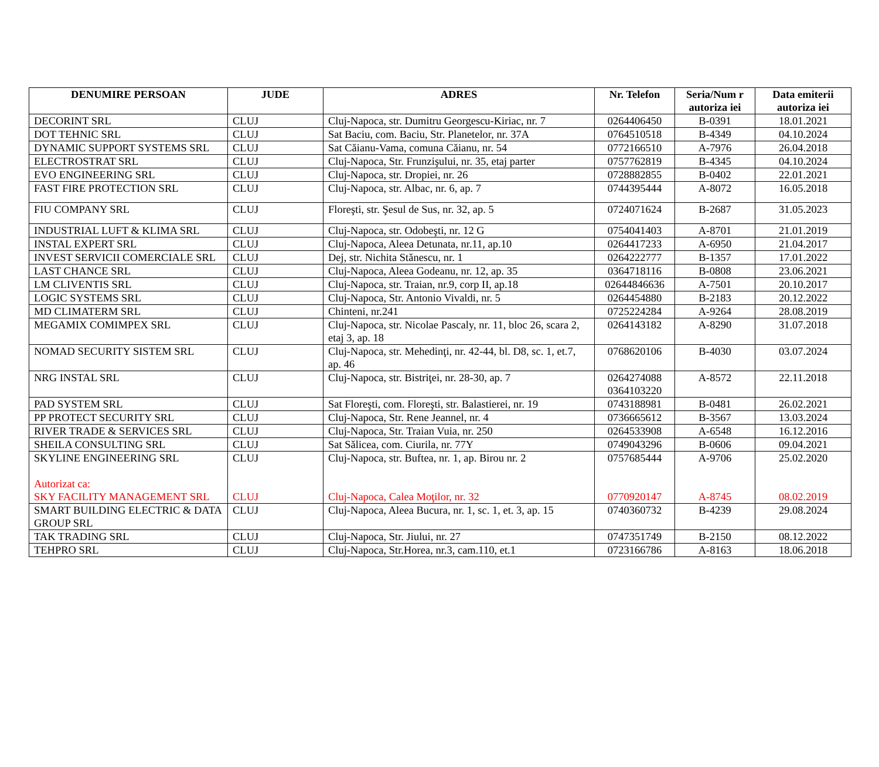| DENUMIRE PERSOAN | JUDE | ADRES | Nr. Telefon | Seria/Num r autoriza iei | Data emiterii autoriza iei |
| --- | --- | --- | --- | --- | --- |
| DECORINT SRL | CLUJ | Cluj-Napoca, str. Dumitru Georgescu-Kiriac, nr. 7 | 0264406450 | B-0391 | 18.01.2021 |
| DOT TEHNIC SRL | CLUJ | Sat Baciu, com. Baciu, Str. Planetelor, nr. 37A | 0764510518 | B-4349 | 04.10.2024 |
| DYNAMIC SUPPORT SYSTEMS SRL | CLUJ | Sat Căianu-Vama, comuna Căianu, nr. 54 | 0772166510 | A-7976 | 26.04.2018 |
| ELECTROSTRAT SRL | CLUJ | Cluj-Napoca, Str. Frunzişului, nr. 35, etaj parter | 0757762819 | B-4345 | 04.10.2024 |
| EVO ENGINEERING SRL | CLUJ | Cluj-Napoca, str. Dropiei, nr. 26 | 0728882855 | B-0402 | 22.01.2021 |
| FAST FIRE PROTECTION SRL | CLUJ | Cluj-Napoca, str. Albac, nr. 6, ap. 7 | 0744395444 | A-8072 | 16.05.2018 |
| FIU COMPANY SRL | CLUJ | Floreşti, str. Şesul de Sus, nr. 32, ap. 5 | 0724071624 | B-2687 | 31.05.2023 |
| INDUSTRIAL LUFT & KLIMA SRL | CLUJ | Cluj-Napoca, str. Odobeşti, nr. 12 G | 0754041403 | A-8701 | 21.01.2019 |
| INSTAL EXPERT SRL | CLUJ | Cluj-Napoca, Aleea Detunata, nr.11, ap.10 | 0264417233 | A-6950 | 21.04.2017 |
| INVEST SERVICII COMERCIALE SRL | CLUJ | Dej, str. Nichita Stănescu, nr. 1 | 0264222777 | B-1357 | 17.01.2022 |
| LAST CHANCE SRL | CLUJ | Cluj-Napoca, Aleea Godeanu, nr. 12, ap. 35 | 0364718116 | B-0808 | 23.06.2021 |
| LM CLIVENTIS SRL | CLUJ | Cluj-Napoca, str. Traian, nr.9, corp II, ap.18 | 02644846636 | A-7501 | 20.10.2017 |
| LOGIC SYSTEMS SRL | CLUJ | Cluj-Napoca, Str. Antonio Vivaldi, nr. 5 | 0264454880 | B-2183 | 20.12.2022 |
| MD CLIMATERM SRL | CLUJ | Chinteni, nr.241 | 0725224284 | A-9264 | 28.08.2019 |
| MEGAMIX COMIMPEX SRL | CLUJ | Cluj-Napoca, str. Nicolae Pascaly, nr. 11, bloc 26, scara 2, etaj 3, ap. 18 | 0264143182 | A-8290 | 31.07.2018 |
| NOMAD SECURITY SISTEM SRL | CLUJ | Cluj-Napoca, str. Mehedinţi, nr. 42-44, bl. D8, sc. 1, et.7, ap. 46 | 0768620106 | B-4030 | 03.07.2024 |
| NRG INSTAL SRL | CLUJ | Cluj-Napoca, str. Bistriţei, nr. 28-30, ap. 7 | 0264274088 0364103220 | A-8572 | 22.11.2018 |
| PAD SYSTEM SRL | CLUJ | Sat Floreşti, com. Floreşti, str. Balastierei, nr. 19 | 0743188981 | B-0481 | 26.02.2021 |
| PP PROTECT SECURITY SRL | CLUJ | Cluj-Napoca, Str. Rene Jeannel, nr. 4 | 0736665612 | B-3567 | 13.03.2024 |
| RIVER TRADE & SERVICES SRL | CLUJ | Cluj-Napoca, Str. Traian Vuia, nr. 250 | 0264533908 | A-6548 | 16.12.2016 |
| SHEILA CONSULTING SRL | CLUJ | Sat Sălicea, com. Ciurila, nr. 77Y | 0749043296 | B-0606 | 09.04.2021 |
| SKYLINE ENGINEERING SRL Autorizat ca: SKY FACILITY MANAGEMENT SRL | CLUJ CLUJ | Cluj-Napoca, str. Buftea, nr. 1, ap. Birou nr. 2 Cluj-Napoca, Calea Moţilor, nr. 32 | 0757685444 0770920147 | A-9706 A-8745 | 25.02.2020 08.02.2019 |
| SMART BUILDING ELECTRIC & DATA GROUP SRL | CLUJ | Cluj-Napoca, Aleea Bucura, nr. 1, sc. 1, et. 3, ap. 15 | 0740360732 | B-4239 | 29.08.2024 |
| TAK TRADING SRL | CLUJ | Cluj-Napoca, Str. Jiului, nr. 27 | 0747351749 | B-2150 | 08.12.2022 |
| TEHPRO SRL | CLUJ | Cluj-Napoca, Str.Horea, nr.3, cam.110, et.1 | 0723166786 | A-8163 | 18.06.2018 |